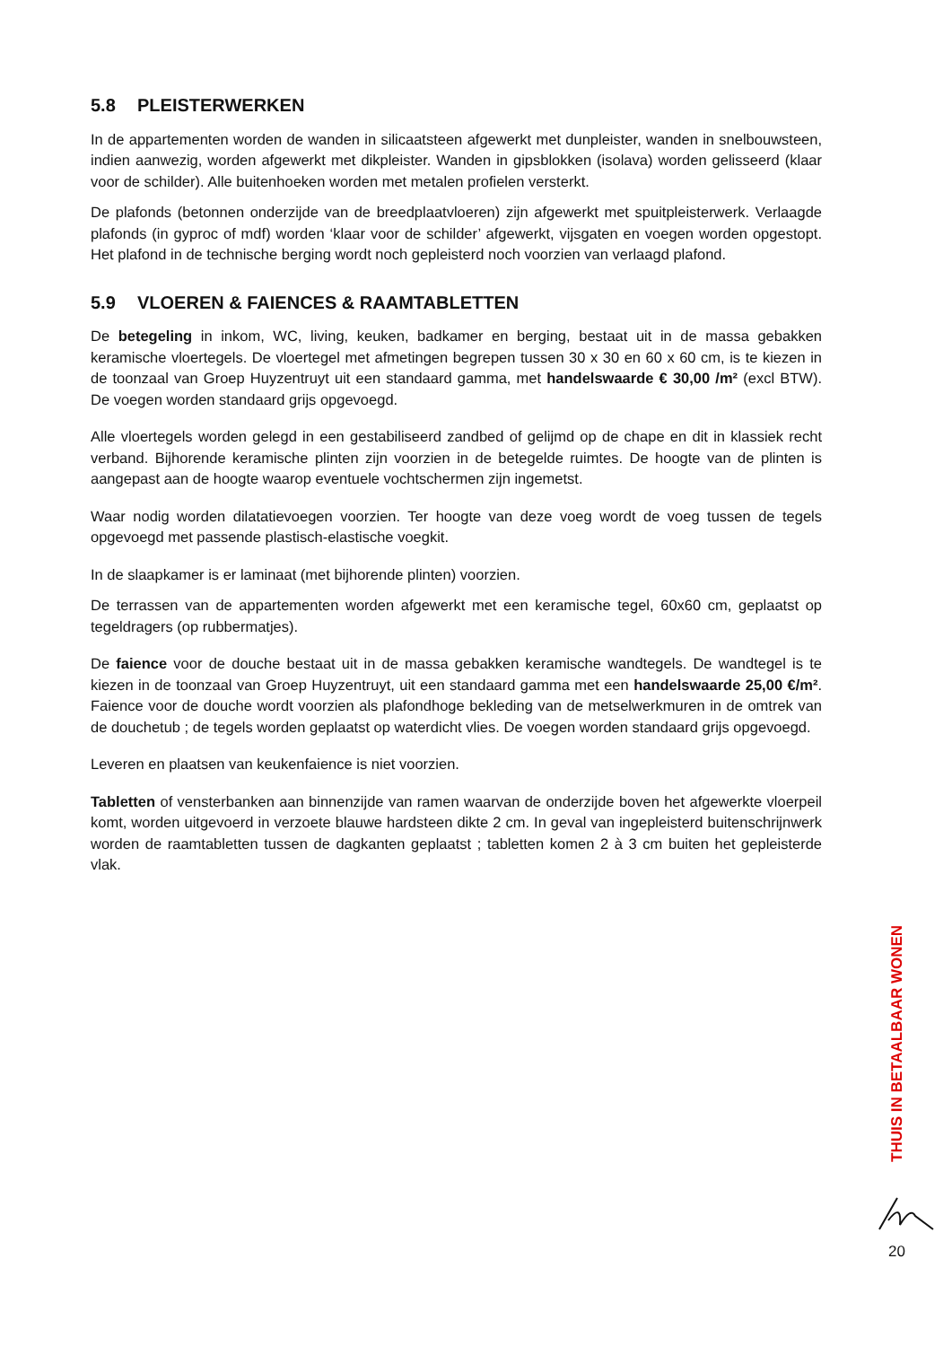5.8 PLEISTERWERKEN
In de appartementen worden de wanden in silicaatsteen afgewerkt met dunpleister, wanden in snelbouwsteen, indien aanwezig, worden afgewerkt met dikpleister. Wanden in gipsblokken (isolava) worden gelisseerd (klaar voor de schilder). Alle buitenhoeken worden met metalen profielen versterkt.
De plafonds (betonnen onderzijde van de breedplaatvloeren) zijn afgewerkt met spuitpleisterwerk. Verlaagde plafonds (in gyproc of mdf) worden ‘klaar voor de schilder’ afgewerkt, vijsgaten en voegen worden opgestopt. Het plafond in de technische berging wordt noch gepleisterd noch voorzien van verlaagd plafond.
5.9 VLOEREN & FAIENCES & RAAMTABLETTEN
De betegeling in inkom, WC, living, keuken, badkamer en berging, bestaat uit in de massa gebakken keramische vloertegels. De vloertegel met afmetingen begrepen tussen 30 x 30 en 60 x 60 cm, is te kiezen in de toonzaal van Groep Huyzentruyt uit een standaard gamma, met handelswaarde € 30,00 /m² (excl BTW). De voegen worden standaard grijs opgevoegd.
Alle vloertegels worden gelegd in een gestabiliseerd zandbed of gelijmd op de chape en dit in klassiek recht verband. Bijhorende keramische plinten zijn voorzien in de betegelde ruimtes. De hoogte van de plinten is aangepast aan de hoogte waarop eventuele vochtschermen zijn ingemetst.
Waar nodig worden dilatatievoegen voorzien. Ter hoogte van deze voeg wordt de voeg tussen de tegels opgevoegd met passende plastisch-elastische voegkit.
In de slaapkamer is er laminaat (met bijhorende plinten) voorzien.
De terrassen van de appartementen worden afgewerkt met een keramische tegel, 60x60 cm, geplaatst op tegeldragers (op rubbermatjes).
De faience voor de douche bestaat uit in de massa gebakken keramische wandtegels. De wandtegel is te kiezen in de toonzaal van Groep Huyzentruyt, uit een standaard gamma met een handelswaarde 25,00 €/m². Faience voor de douche wordt voorzien als plafondhoge bekleding van de metselwerkmuren in de omtrek van de douchetub ; de tegels worden geplaatst op waterdicht vlies. De voegen worden standaard grijs opgevoegd.
Leveren en plaatsen van keukenfaience is niet voorzien.
Tabletten of vensterbanken aan binnenzijde van ramen waarvan de onderzijde boven het afgewerkte vloerpeil komt, worden uitgevoerd in verzoete blauwe hardsteen dikte 2 cm. In geval van ingepleisterd buitenschrijnwerk worden de raamtabletten tussen de dagkanten geplaatst ; tabletten komen 2 à 3 cm buiten het gepleisterde vlak.
THUIS IN BETAALBAAR WONEN
20